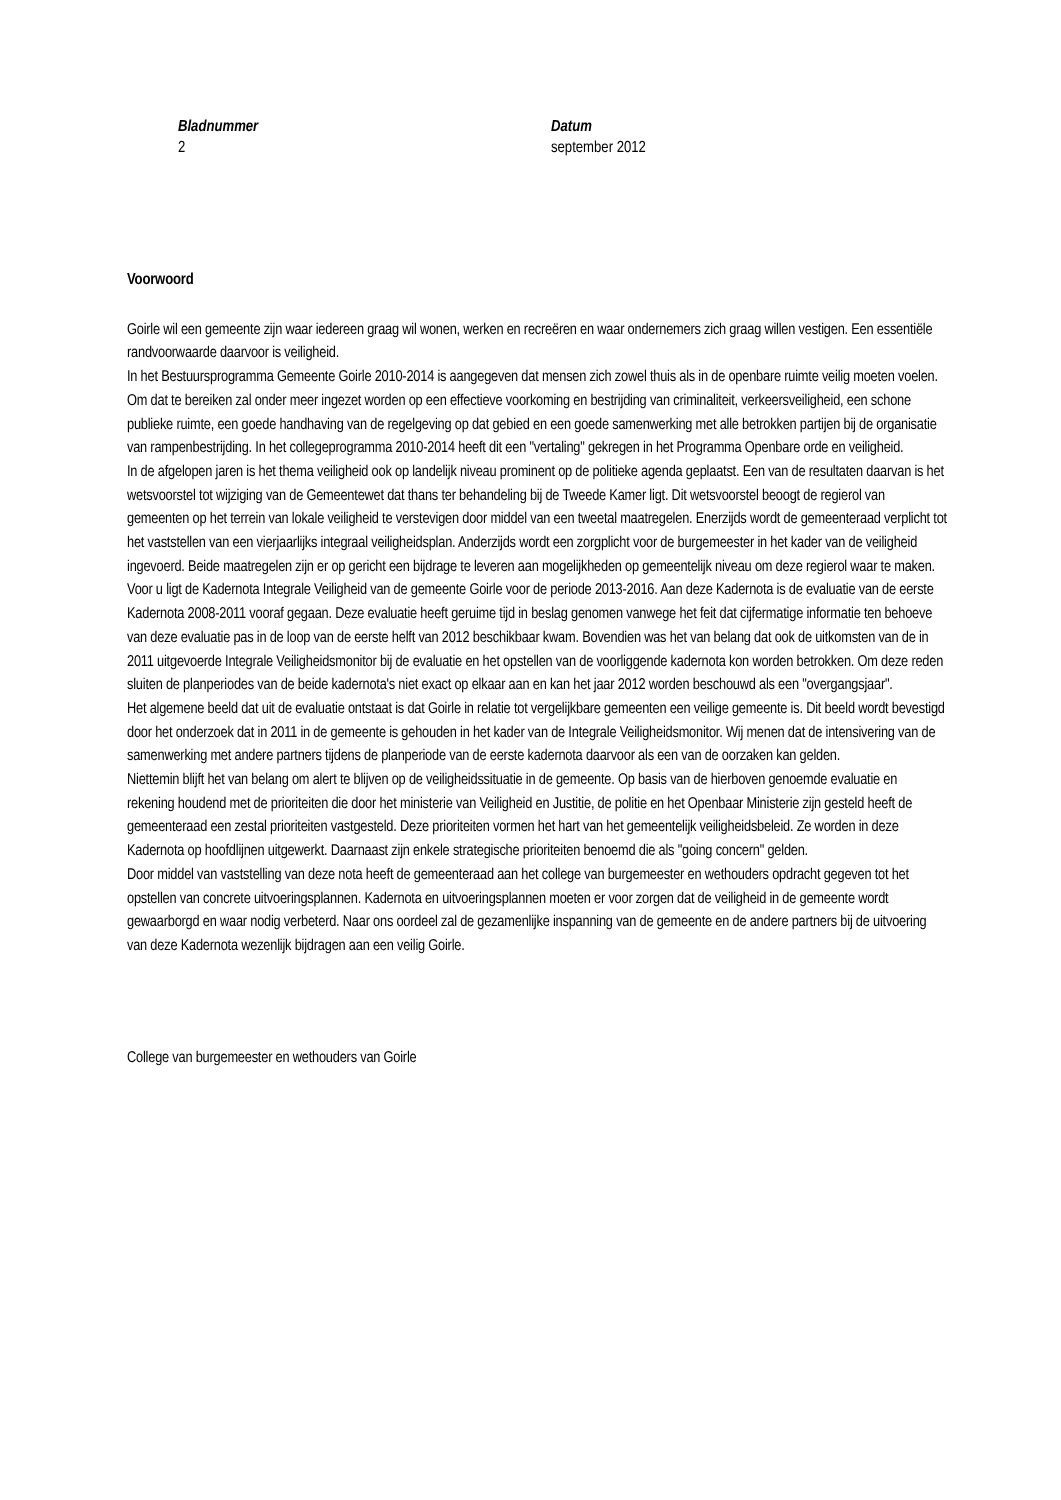Bladnummer
2
Datum
september 2012
Voorwoord
Goirle wil een gemeente zijn waar iedereen graag wil wonen, werken en recreëren en waar ondernemers zich graag willen vestigen. Een essentiële randvoorwaarde daarvoor is veiligheid.
In het Bestuursprogramma Gemeente Goirle 2010-2014 is aangegeven dat mensen zich zowel thuis als in de openbare ruimte veilig moeten voelen. Om dat te bereiken zal onder meer ingezet worden op een effectieve voorkoming en bestrijding van criminaliteit, verkeersveiligheid, een schone publieke ruimte, een goede handhaving van de regelgeving op dat gebied en een goede samenwerking met alle betrokken partijen bij de organisatie van rampenbestrijding. In het collegeprogramma 2010-2014 heeft dit een "vertaling" gekregen in het Programma Openbare orde en veiligheid.
In de afgelopen jaren is het thema veiligheid ook op landelijk niveau prominent op de politieke agenda geplaatst. Een van de resultaten daarvan is het wetsvoorstel tot wijziging van de Gemeentewet dat thans ter behandeling bij de Tweede Kamer ligt. Dit wetsvoorstel beoogt de regierol van gemeenten op het terrein van lokale veiligheid te verstevigen door middel van een tweetal maatregelen. Enerzijds wordt de gemeenteraad verplicht tot het vaststellen van een vierjaarlijks integraal veiligheidsplan. Anderzijds wordt een zorgplicht voor de burgemeester in het kader van de veiligheid ingevoerd. Beide maatregelen zijn er op gericht een bijdrage te leveren aan mogelijkheden op gemeentelijk niveau om deze regierol waar te maken.
Voor u ligt de Kadernota Integrale Veiligheid van de gemeente Goirle voor de periode 2013-2016. Aan deze Kadernota is de evaluatie van de eerste Kadernota 2008-2011 vooraf gegaan. Deze evaluatie heeft geruime tijd in beslag genomen vanwege het feit dat cijfermatige informatie ten behoeve van deze evaluatie pas in de loop van de eerste helft van 2012 beschikbaar kwam. Bovendien was het van belang dat ook de uitkomsten van de in 2011 uitgevoerde Integrale Veiligheidsmonitor bij de evaluatie en het opstellen van de voorliggende kadernota kon worden betrokken. Om deze reden sluiten de planperiodes van de beide kadernota's niet exact op elkaar aan en kan het jaar 2012 worden beschouwd als een "overgangsjaar".
Het algemene beeld dat uit de evaluatie ontstaat is dat Goirle in relatie tot vergelijkbare gemeenten een veilige gemeente is. Dit beeld wordt bevestigd door het onderzoek dat in 2011 in de gemeente is gehouden in het kader van de Integrale Veiligheidsmonitor. Wij menen dat de intensivering van de samenwerking met andere partners tijdens de planperiode van de eerste kadernota daarvoor als een van de oorzaken kan gelden.
Niettemin blijft het van belang om alert te blijven op de veiligheidssituatie in de gemeente. Op basis van de hierboven genoemde evaluatie en rekening houdend met de prioriteiten die door het ministerie van Veiligheid en Justitie, de politie en het Openbaar Ministerie zijn gesteld heeft de gemeenteraad een zestal prioriteiten vastgesteld. Deze prioriteiten vormen het hart van het gemeentelijk veiligheidsbeleid. Ze worden in deze Kadernota op hoofdlijnen uitgewerkt. Daarnaast zijn enkele strategische prioriteiten benoemd die als "going concern" gelden.
Door middel van vaststelling van deze nota heeft de gemeenteraad aan het college van burgemeester en wethouders opdracht gegeven tot het opstellen van concrete uitvoeringsplannen. Kadernota en uitvoeringsplannen moeten er voor zorgen dat de veiligheid in de gemeente wordt gewaarborgd en waar nodig verbeterd. Naar ons oordeel zal de gezamenlijke inspanning van de gemeente en de andere partners bij de uitvoering van deze Kadernota wezenlijk bijdragen aan een veilig Goirle.
College van burgemeester en wethouders van Goirle